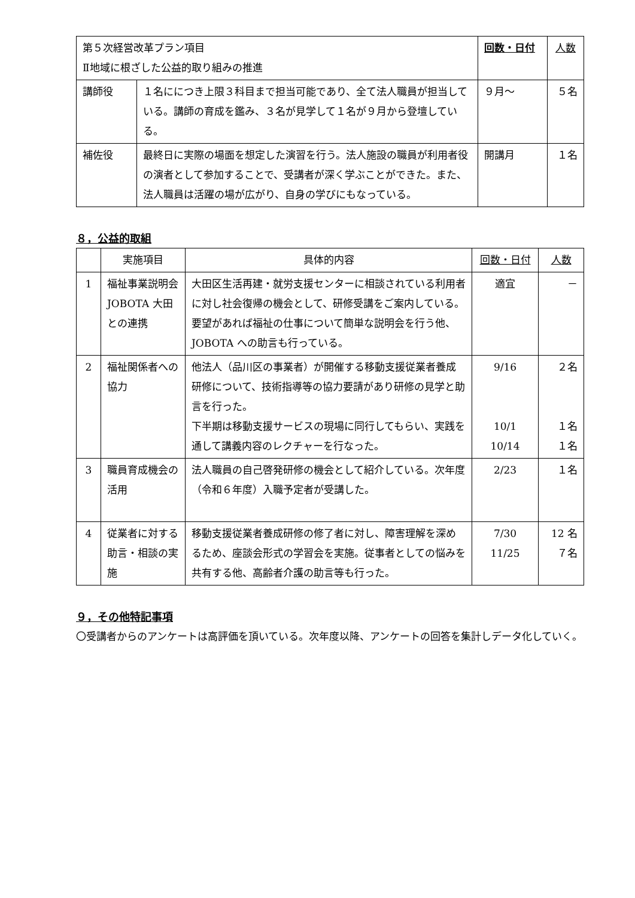| 第５次経営改革プラン項目 Ⅱ地域に根ざした公益的取り組みの推進 | | 回数・日付 | 人数 |
| 講師役 | １名ににつき上限３科目まで担当可能であり、全て法人職員が担当している。講師の育成を鑑み、３名が見学して１名が９月から登壇している。 | ９月～ | ５名 |
| 補佐役 | 最終日に実際の場面を想定した演習を行う。法人施設の職員が利用者役の演者として参加することで、受講者が深く学ぶことができた。また、法人職員は活躍の場が広がり、自身の学びにもなっている。 | 開講月 | １名 |
８，公益的取組
| | 実施項目 | 具体的内容 | 回数・日付 | 人数 |
| --- | --- | --- | --- | --- |
| 1 | 福祉事業説明会 JOBOTA 大田との連携 | 大田区生活再建・就労支援センターに相談されている利用者に対し社会復帰の機会として、研修受講をご案内している。要望があれば福祉の仕事について簡単な説明会を行う他、JOBOTA への助言も行っている。 | 適宜 | － |
| 2 | 福祉関係者への協力 | 他法人（品川区の事業者）が開催する移動支援従業者養成研修について、技術指導等の協力要請があり研修の見学と助言を行った。 下半期は移動支援サービスの現場に同行してもらい、実践を通して講義内容のレクチャーを行なった。 | 9/16 10/1 10/14 | ２名 １名 １名 |
| 3 | 職員育成機会の活用 | 法人職員の自己啓発研修の機会として紹介している。次年度（令和６年度）入職予定者が受講した。 | 2/23 | １名 |
| 4 | 従業者に対する助言・相談の実施 | 移動支援従業者養成研修の修了者に対し、障害理解を深めるため、座談会形式の学習会を実施。従事者としての悩みを共有する他、高齢者介護の助言等も行った。 | 7/30 11/25 | 12 名 ７名 |
９，その他特記事項
〇受講者からのアンケートは高評価を頂いている。次年度以降、アンケートの回答を集計しデータ化していく。